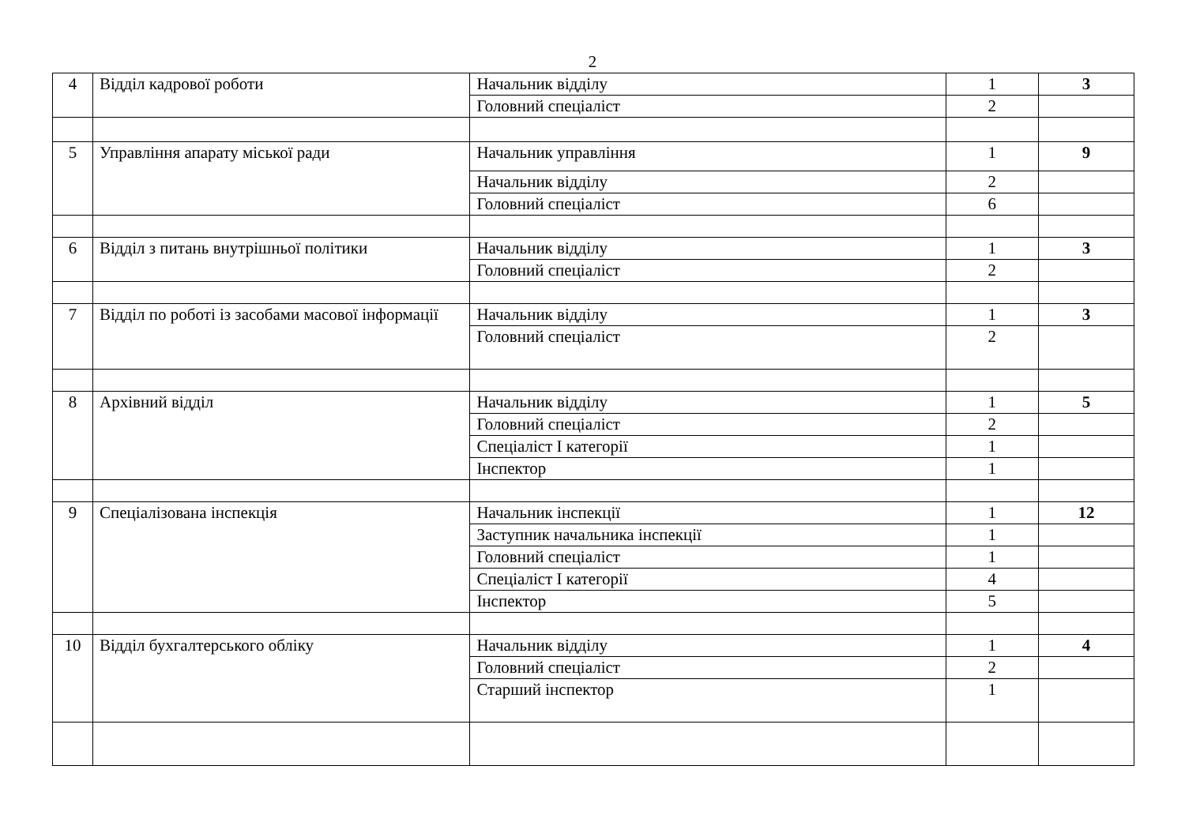2
| 4 | Відділ кадрової роботи | Начальник відділу | 1 | 3 |
| | | Головний спеціаліст | 2 | |
| 5 | Управління апарату міської ради | Начальник управління | 1 | 9 |
| | | Начальник відділу | 2 | |
| | | Головний спеціаліст | 6 | |
| 6 | Відділ з питань внутрішньої політики | Начальник відділу | 1 | 3 |
| | | Головний спеціаліст | 2 | |
| 7 | Відділ по роботі із засобами масової інформації | Начальник відділу | 1 | 3 |
| | | Головний спеціаліст | 2 | |
| 8 | Архівний відділ | Начальник відділу | 1 | 5 |
| | | Головний спеціаліст | 2 | |
| | | Спеціаліст І категорії | 1 | |
| | | Інспектор | 1 | |
| 9 | Спеціалізована інспекція | Начальник інспекції | 1 | 12 |
| | | Заступник начальника інспекції | 1 | |
| | | Головний спеціаліст | 1 | |
| | | Спеціаліст І категорії | 4 | |
| | | Інспектор | 5 | |
| 10 | Відділ бухгалтерського обліку | Начальник відділу | 1 | 4 |
| | | Головний спеціаліст | 2 | |
| | | Старший інспектор | 1 | |